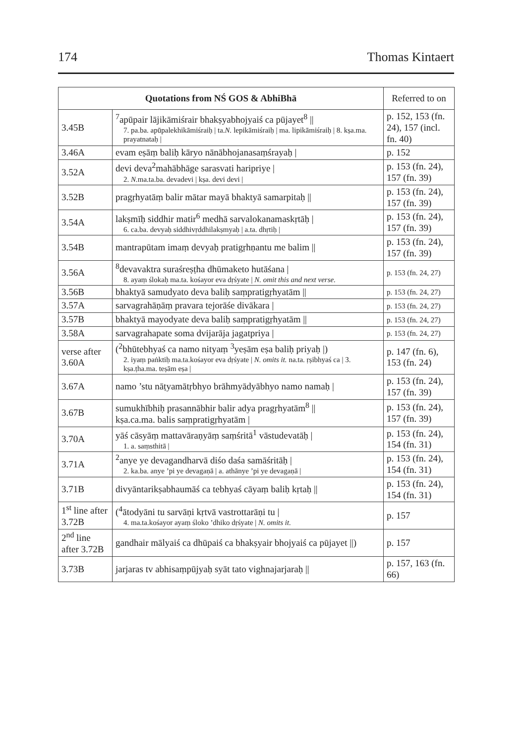174 Thomas Kintaert
| Quotations from NŚ GOS & AbhiBhā | | Referred to on |
| --- | --- | --- |
| 3.45B | <sup>7</sup> apūpair lājikāmiśrair bhakṣyabhojyaiś ca pūjayet<sup>8</sup> // 7. pa.ba. apūpalekhikāmiśraiḥ / ta. N. lepikāmiśraiḥ / ma. lipikāmiśraiḥ / 8. kṣa.ma. prayatnataḥ / | p. 152, 153 (fn. 24), 157 (incl. fn. 40) |
| 3.46A | evam eṣāṃ baliḥ kāryo nānābhojanasaṃśrayaḥ / | p. 152 |
| 3.52A | devi deva<sup>2</sup>mahābhāge sarasvati haripriye / 2. N. ma.ta.ba. devadevi / kṣa. devi devi / | p. 153 (fn. 24), 157 (fn. 39) |
| 3.52B | pragṛhyatāṃ balir mātar mayā bhaktyā samarpitaḥ // | p. 153 (fn. 24), 157 (fn. 39) |
| 3.54A | lakṣmīḥ siddhir matir<sup>6</sup> medhā sarvalokanamaskṛtāḥ / 6. ca.ba. devyaḥ siddhivṛddhilakṣmyaḥ / a.ta. dhṛtiḥ / | p. 153 (fn. 24), 157 (fn. 39) |
| 3.54B | mantrapūtam imaṃ devyaḥ pratigṛhṇantu me balim // | p. 153 (fn. 24), 157 (fn. 39) |
| 3.56A | <sup>8</sup> devavaktra suraśreṣṭha dhūmaketo hutāśana / 8. ayaṃ ślokaḥ ma.ta. kośayor eva dṛśyate / N. omit this and next verse. | p. 153 (fn. 24, 27) |
| 3.56B | bhaktyā samudyato deva baliḥ saṃpratigṛhyatām // | p. 153 (fn. 24, 27) |
| 3.57A | sarvagrahāṇāṃ pravara tejorāśe divākara / | p. 153 (fn. 24, 27) |
| 3.57B | bhaktyā mayodyate deva baliḥ saṃpratigṛhyatām // | p. 153 (fn. 24, 27) |
| 3.58A | sarvagrahapate soma dvijarāja jagatpriya / | p. 153 (fn. 24, 27) |
| verse after 3.60A | (<sup>2</sup>bhūtebhyaś ca namo nityaṃ <sup>3</sup>yeṣām eṣa baliḥ priyaḥ /) 2. iyaṃ paṅktiḥ ma.ta.kośayor eva dṛśyate / N. omits it. na.ta. ṛṣibhyaś ca / 3. kṣa.ṭha.ma. teṣām eṣa / | p. 147 (fn. 6), 153 (fn. 24) |
| 3.67A | namo ’stu nāṭyamātṛbhyo brāhmyādyābhyo namo namaḥ / | p. 153 (fn. 24), 157 (fn. 39) |
| 3.67B | sumukhībhiḥ prasannābhir balir adya pragṛhyatām<sup>8</sup> // kṣa.ca.ma. balis saṃpratigṛhyatām / | p. 153 (fn. 24), 157 (fn. 39) |
| 3.70A | yāś cāsyāṃ mattavāraṇyāṃ saṃśritā<sup>1</sup> vāstudevatāḥ / 1. a. saṃsthitā / | p. 153 (fn. 24), 154 (fn. 31) |
| 3.71A | <sup>2</sup> anye ye devagandharvā diśo daśa samāśritāḥ / 2. ka.ba. anye ’pi ye devagaṇā / a. athānye ’pi ye devagaṇā / | p. 153 (fn. 24), 154 (fn. 31) |
| 3.71B | divyāntarikṣabhaumāś ca tebhyaś cāyaṃ baliḥ kṛtaḥ // | p. 153 (fn. 24), 154 (fn. 31) |
| 1<sup>st</sup> line after 3.72B | (<sup>4</sup>ātodyāni tu sarvāṇi kṛtvā vastrottarāṇi tu / 4. ma.ta.kośayor ayaṃ śloko ’dhiko dṛśyate / N. omits it. | p. 157 |
| 2<sup>nd</sup> line after 3.72B | gandhair mālyaiś ca dhūpaiś ca bhakṣyair bhojyaiś ca pūjayet //) | p. 157 |
| 3.73B | jarjaras tv abhisaṃpūjyaḥ syāt tato vighnajarjaraḥ // | p. 157, 163 (fn. 66) |